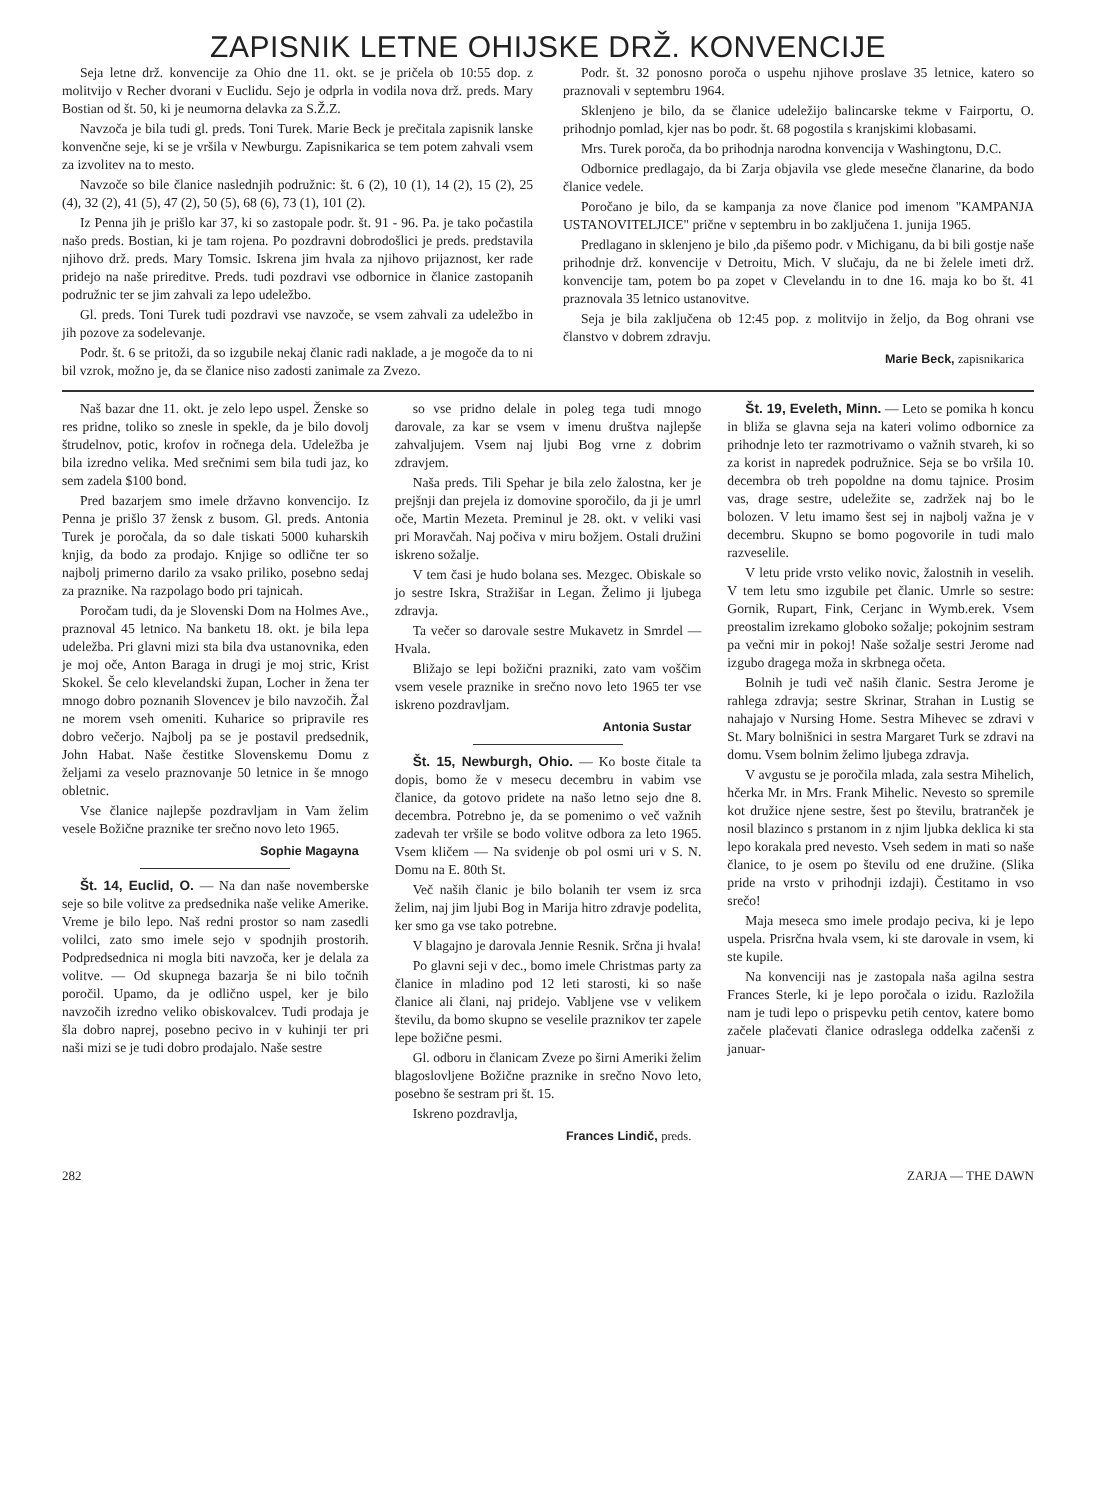ZAPISNIK LETNE OHIJSKE DRŽ. KONVENCIJE
Seja letne drž. konvencije za Ohio dne 11. okt. se je pričela ob 10:55 dop. z molitvijo v Recher dvorani v Euclidu. Sejo je odprla in vodila nova drž. preds. Mary Bostian od št. 50, ki je neumorna delavka za S.Ž.Z.
Navzoča je bila tudi gl. preds. Toni Turek. Marie Beck je prečitala zapisnik lanske konvenčne seje, ki se je vršila v Newburgu. Zapisnikarica se tem potem zahvali vsem za izvolitev na to mesto.
Navzoče so bile članice naslednjih podružnic: št. 6 (2), 10 (1), 14 (2), 15 (2), 25 (4), 32 (2), 41 (5), 47 (2), 50 (5), 68 (6), 73 (1), 101 (2).
Iz Penna jih je prišlo kar 37, ki so zastopale podr. št. 91 - 96. Pa. je tako počastila našo preds. Bostian, ki je tam rojena. Po pozdravni dobrodošlici je preds. predstavila njihovo drž. preds. Mary Tomsic. Iskrena jim hvala za njihovo prijaznost, ker rade pridejo na naše prireditve. Preds. tudi pozdravi vse odbornice in članice zastopanih podružnic ter se jim zahvali za lepo udeležbo.
Gl. preds. Toni Turek tudi pozdravi vse navzoče, se vsem zahvali za udeležbo in jih pozove za sodelevanje.
Podr. št. 6 se pritoži, da so izgubile nekaj članic radi naklade, a je mogoče da to ni bil vzrok, možno je, da se članice niso zadosti zanimale za Zvezo.
Podr. št. 32 ponosno poroča o uspehu njihove proslave 35 letnice, katero so praznovali v septembru 1964.
Sklenjeno je bilo, da se članice udeležijo balincarske tekme v Fairportu, O. prihodnjo pomlad, kjer nas bo podr. št. 68 pogostila s kranjskimi klobasami.
Mrs. Turek poroča, da bo prihodnja narodna konvencija v Washingtonu, D.C.
Odbornice predlagajo, da bi Zarja objavila vse glede mesečne članarine, da bodo članice vedele.
Poročano je bilo, da se kampanja za nove članice pod imenom "KAMPANJA USTANOVITELJICE" prične v septembru in bo zaključena 1. junija 1965.
Predlagano in sklenjeno je bilo ,da pišemo podr. v Michiganu, da bi bili gostje naše prihodnje drž. konvencije v Detroitu, Mich. V slučaju, da ne bi želele imeti drž. konvencije tam, potem bo pa zopet v Clevelandu in to dne 16. maja ko bo št. 41 praznovala 35 letnico ustanovitve.
Seja je bila zaključena ob 12:45 pop. z molitvijo in željo, da Bog ohrani vse članstvo v dobrem zdravju.
Marie Beck, zapisnikarica
Naš bazar dne 11. okt. je zelo lepo uspel. Ženske so res pridne, toliko so znesle in spekle, da je bilo dovolj štrudelnov, potic, krofov in ročnega dela. Udeležba je bila izredno velika. Med srečnimi sem bila tudi jaz, ko sem zadela $100 bond.
Pred bazarjem smo imele državno konvencijo. Iz Penna je prišlo 37 žensk z busom. Gl. preds. Antonia Turek je poročala, da so dale tiskati 5000 kuharskih knjig, da bodo za prodajo. Knjige so odlične ter so najbolj primerno darilo za vsako priliko, posebno sedaj za praznike. Na razpolago bodo pri tajnicah.
Poročam tudi, da je Slovenski Dom na Holmes Ave., praznoval 45 letnico. Na banketu 18. okt. je bila lepa udeležba. Pri glavni mizi sta bila dva ustanovnika, eden je moj oče, Anton Baraga in drugi je moj stric, Krist Skokel. Še celo klevelandski župan, Locher in žena ter mnogo dobro poznanih Slovencev je bilo navzočih. Žal ne morem vseh omeniti. Kuharice so pripravile res dobro večerjo. Najbolj pa se je postavil predsednik, John Habat. Naše čestitke Slovenskemu Domu z željami za veselo praznovanje 50 letnice in še mnogo obletnic.
Vse članice najlepše pozdravljam in Vam želim vesele Božične praznike ter srečno novo leto 1965.
Sophie Magayna
Št. 14, Euclid, O. — Na dan naše novemberske seje so bile volitve za predsednika naše velike Amerike. Vreme je bilo lepo. Naš redni prostor so nam zasedli volilci, zato smo imele sejo v spodnjih prostorih. Podpredsednica ni mogla biti navzoča, ker je delala za volitve. — Od skupnega bazarja še ni bilo točnih poročil. Upamo, da je odlično uspel, ker je bilo navzočih izredno veliko obiskovalcev. Tudi prodaja je šla dobro naprej, posebno pecivo in v kuhinji ter pri naši mizi se je tudi dobro prodajalo. Naše sestre
so vse pridno delale in poleg tega tudi mnogo darovale, za kar se vsem v imenu društva najlepše zahvaljujem. Vsem naj ljubi Bog vrne z dobrim zdravjem.
Naša preds. Tili Spehar je bila zelo žalostna, ker je prejšnji dan prejela iz domovine sporočilo, da ji je umrl oče, Martin Mezeta. Preminul je 28. okt. v veliki vasi pri Moravčah. Naj počiva v miru božjem. Ostali družini iskreno sožalje.
V tem časi je hudo bolana ses. Mezgec. Obiskale so jo sestre Iskra, Stražišar in Legan. Želimo ji ljubega zdravja.
Ta večer so darovale sestre Mukavetz in Smrdel — Hvala.
Bližajo se lepi božični prazniki, zato vam voščim vsem vesele praznike in srečno novo leto 1965 ter vse iskreno pozdravljam.
Antonia Sustar
Št. 15, Newburgh, Ohio. — Ko boste čitale ta dopis, bomo že v mesecu decembru in vabim vse članice, da gotovo pridete na našo letno sejo dne 8. decembra. Potrebno je, da se pomenimo o več važnih zadevah ter vršile se bodo volitve odbora za leto 1965. Vsem kličem — Na svidenje ob pol osmi uri v S. N. Domu na E. 80th St.
Več naših članic je bilo bolanih ter vsem iz srca želim, naj jim ljubi Bog in Marija hitro zdravje podelita, ker smo ga vse tako potrebne.
V blagajno je darovala Jennie Resnik. Srčna ji hvala!
Po glavni seji v dec., bomo imele Christmas party za članice in mladino pod 12 leti starosti, ki so naše članice ali člani, naj pridejo. Vabljene vse v velikem številu, da bomo skupno se veselile praznikov ter zapele lepe božične pesmi.
Gl. odboru in članicam Zveze po širni Ameriki želim blagoslovljene Božične praznike in srečno Novo leto, posebno še sestram pri št. 15.
Iskreno pozdravlja,
Frances Lindič, preds.
Št. 19, Eveleth, Minn. — Leto se pomika h koncu in bliža se glavna seja na kateri volimo odbornice za prihodnje leto ter razmotrivamo o važnih stvareh, ki so za korist in napredek podružnice. Seja se bo vršila 10. decembra ob treh popoldne na domu tajnice. Prosim vas, drage sestre, udeležite se, zadržek naj bo le bolozen. V letu imamo šest sej in najbolj važna je v decembru. Skupno se bomo pogovorile in tudi malo razveselile.
V letu pride vrsto veliko novic, žalostnih in veselih. V tem letu smo izgubile pet članic. Umrle so sestre: Gornik, Rupart, Fink, Cerjanc in Wymb.erek. Vsem preostalim izrekamo globoko sožalje; pokojnim sestram pa večni mir in pokoj! Naše sožalje sestri Jerome nad izgubo dragega moža in skrbnega očeta.
Bolnih je tudi več naših članic. Sestra Jerome je rahlega zdravja; sestre Skrinar, Strahan in Lustig se nahajajo v Nursing Home. Sestra Mihevec se zdravi v St. Mary bolnišnici in sestra Margaret Turk se zdravi na domu. Vsem bolnim želimo ljubega zdravja.
V avgustu se je poročila mlada, zala sestra Mihelich, hčerka Mr. in Mrs. Frank Mihelic. Nevesto so spremile kot družice njene sestre, šest po številu, bratranček je nosil blazinco s prstanom in z njim ljubka deklica ki sta lepo korakala pred nevesto. Vseh sedem in mati so naše članice, to je osem po številu od ene družine. (Slika pride na vrsto v prihodnji izdaji). Čestitamo in vso srečo!
Maja meseca smo imele prodajo peciva, ki je lepo uspela. Prisrčna hvala vsem, ki ste darovale in vsem, ki ste kupile.
Na konvenciji nas je zastopala naša agilna sestra Frances Sterle, ki je lepo poročala o izidu. Razložila nam je tudi lepo o prispevku petih centov, katere bomo začele plačevati članice odraslega oddelka začenši z januar-
282 ZARJA — THE DAWN